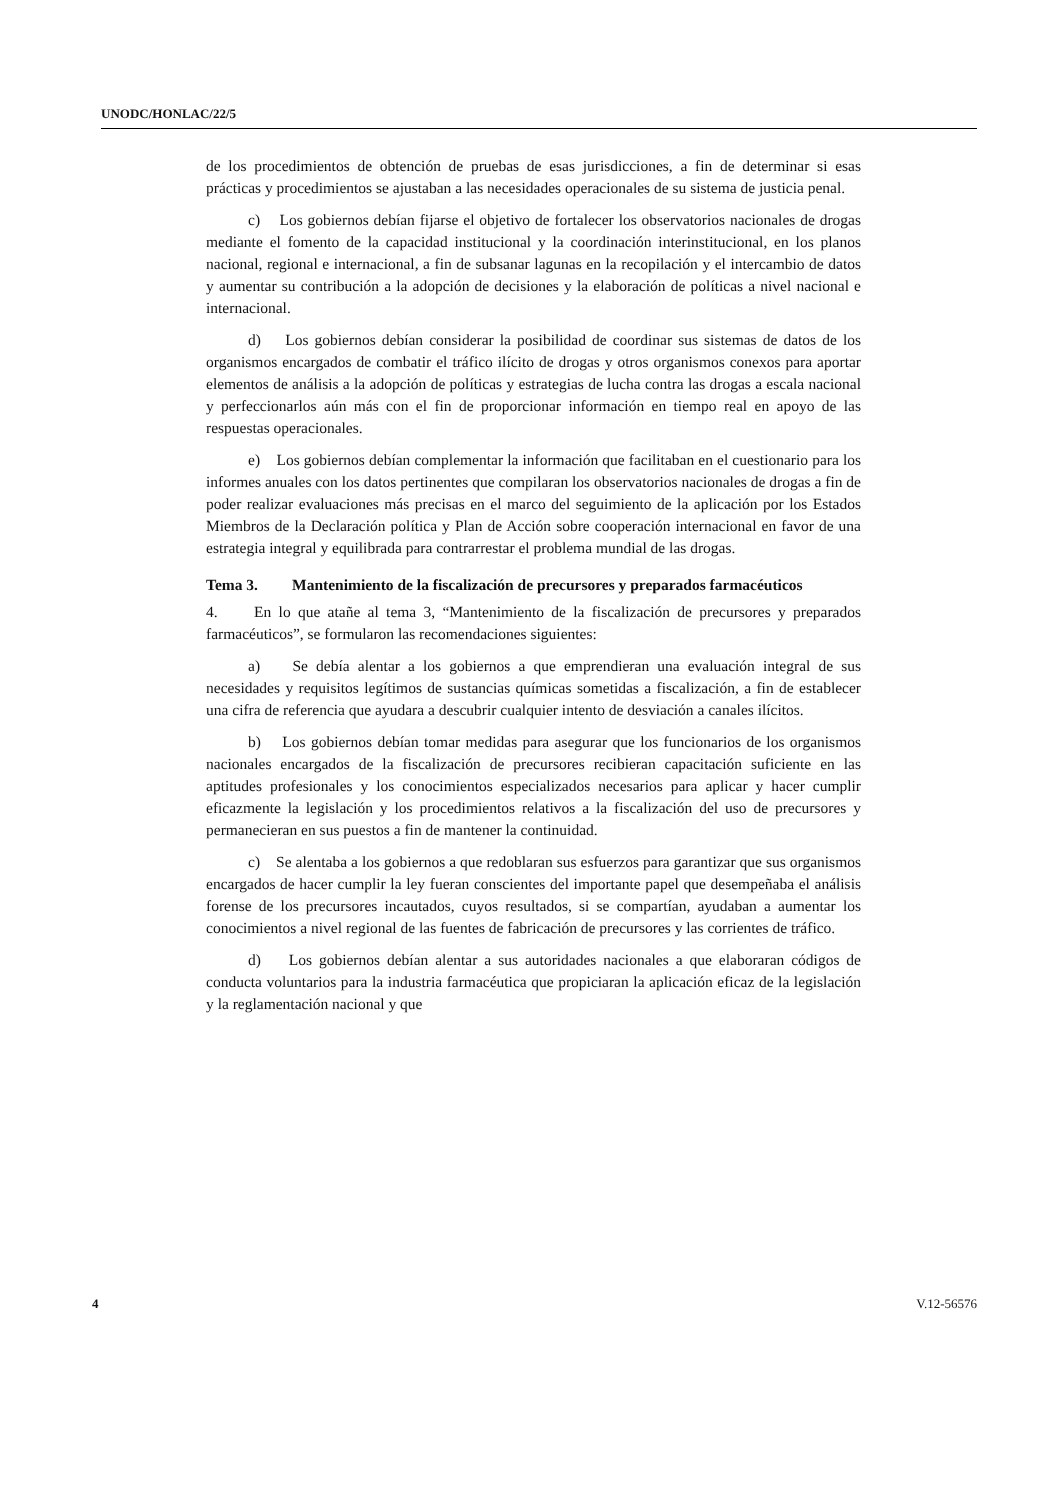UNODC/HONLAC/22/5
de los procedimientos de obtención de pruebas de esas jurisdicciones, a fin de determinar si esas prácticas y procedimientos se ajustaban a las necesidades operacionales de su sistema de justicia penal.
c) Los gobiernos debían fijarse el objetivo de fortalecer los observatorios nacionales de drogas mediante el fomento de la capacidad institucional y la coordinación interinstitucional, en los planos nacional, regional e internacional, a fin de subsanar lagunas en la recopilación y el intercambio de datos y aumentar su contribución a la adopción de decisiones y la elaboración de políticas a nivel nacional e internacional.
d) Los gobiernos debían considerar la posibilidad de coordinar sus sistemas de datos de los organismos encargados de combatir el tráfico ilícito de drogas y otros organismos conexos para aportar elementos de análisis a la adopción de políticas y estrategias de lucha contra las drogas a escala nacional y perfeccionarlos aún más con el fin de proporcionar información en tiempo real en apoyo de las respuestas operacionales.
e) Los gobiernos debían complementar la información que facilitaban en el cuestionario para los informes anuales con los datos pertinentes que compilaran los observatorios nacionales de drogas a fin de poder realizar evaluaciones más precisas en el marco del seguimiento de la aplicación por los Estados Miembros de la Declaración política y Plan de Acción sobre cooperación internacional en favor de una estrategia integral y equilibrada para contrarrestar el problema mundial de las drogas.
Tema 3. Mantenimiento de la fiscalización de precursores y preparados farmacéuticos
4. En lo que atañe al tema 3, “Mantenimiento de la fiscalización de precursores y preparados farmacéuticos”, se formularon las recomendaciones siguientes:
a) Se debía alentar a los gobiernos a que emprendieran una evaluación integral de sus necesidades y requisitos legítimos de sustancias químicas sometidas a fiscalización, a fin de establecer una cifra de referencia que ayudara a descubrir cualquier intento de desviación a canales ilícitos.
b) Los gobiernos debían tomar medidas para asegurar que los funcionarios de los organismos nacionales encargados de la fiscalización de precursores recibieran capacitación suficiente en las aptitudes profesionales y los conocimientos especializados necesarios para aplicar y hacer cumplir eficazmente la legislación y los procedimientos relativos a la fiscalización del uso de precursores y permanecieran en sus puestos a fin de mantener la continuidad.
c) Se alentaba a los gobiernos a que redoblaran sus esfuerzos para garantizar que sus organismos encargados de hacer cumplir la ley fueran conscientes del importante papel que desempeñaba el análisis forense de los precursores incautados, cuyos resultados, si se compartían, ayudaban a aumentar los conocimientos a nivel regional de las fuentes de fabricación de precursores y las corrientes de tráfico.
d) Los gobiernos debían alentar a sus autoridades nacionales a que elaboraran códigos de conducta voluntarios para la industria farmacéutica que propiciaran la aplicación eficaz de la legislación y la reglamentación nacional y que
4 V.12-56576